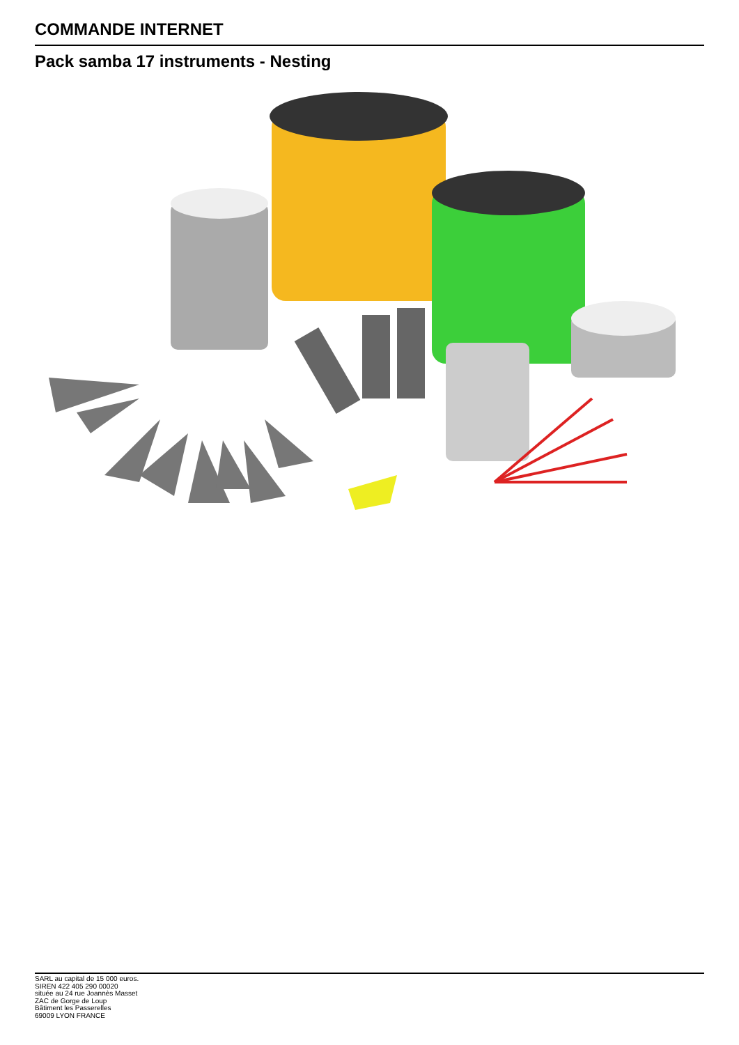COMMANDE INTERNET
Pack samba 17 instruments - Nesting
SARL au capital de 15 000 euros.
SIREN 422 405 290 00020
située au 24 rue Joannès Masset
ZAC de Gorge de Loup
Bâtiment les Passerelles
69009 LYON FRANCE